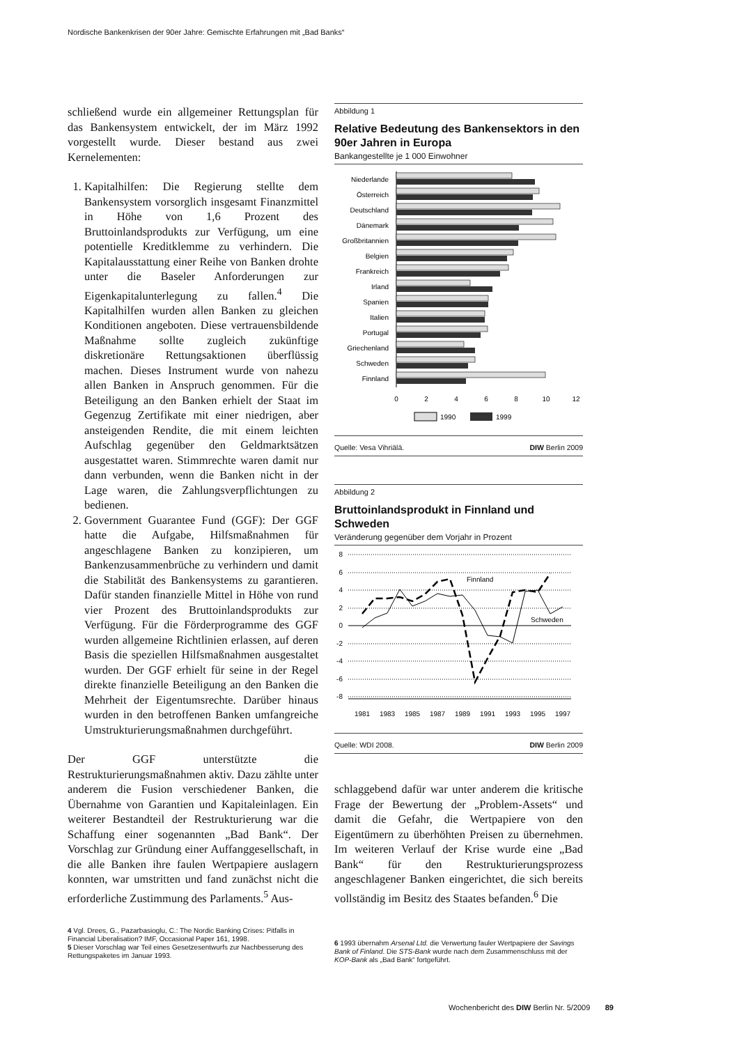Nordische Bankenkrisen der 90er Jahre: Gemischte Erfahrungen mit „Bad Banks“
schließend wurde ein allgemeiner Rettungsplan für das Bankensystem entwickelt, der im März 1992 vorgestellt wurde. Dieser bestand aus zwei Kernelementen:
1. Kapitalhilfen: Die Regierung stellte dem Bankensystem vorsorglich insgesamt Finanzmittel in Höhe von 1,6 Prozent des Bruttoinlandsprodukts zur Verfügung, um eine potentielle Kreditklemme zu verhindern. Die Kapitalausstattung einer Reihe von Banken drohte unter die Baseler Anforderungen zur Eigenkapitalunterlegung zu fallen.<sup>4</sup> Die Kapitalhilfen wurden allen Banken zu gleichen Konditionen angeboten. Diese vertrauensbildende Maßnahme sollte zugleich zukünftige diskretionäre Rettungsaktionen überflüssig machen. Dieses Instrument wurde von nahezu allen Banken in Anspruch genommen. Für die Beteiligung an den Banken erhielt der Staat im Gegenzug Zertifikate mit einer niedrigen, aber ansteigenden Rendite, die mit einem leichten Aufschlag gegenüber den Geldmarktsätzen ausgestattet waren. Stimmrechte waren damit nur dann verbunden, wenn die Banken nicht in der Lage waren, die Zahlungsverpflichtungen zu bedienen.
2. Government Guarantee Fund (GGF): Der GGF hatte die Aufgabe, Hilfsmaßnahmen für angeschlagene Banken zu konzipieren, um Bankenzusammenbrüche zu verhindern und damit die Stabilität des Bankensystems zu garantieren. Dafür standen finanzielle Mittel in Höhe von rund vier Prozent des Bruttoinlandsprodukts zur Verfügung. Für die Förderprogramme des GGF wurden allgemeine Richtlinien erlassen, auf deren Basis die speziellen Hilfsmaßnahmen ausgestaltet wurden. Der GGF erhielt für seine in der Regel direkte finanzielle Beteiligung an den Banken die Mehrheit der Eigentumsrechte. Darüber hinaus wurden in den betroffenen Banken umfangreiche Umstrukturierungsmaßnahmen durchgeführt.
Der GGF unterstützte die Restrukturierungsmaßnahmen aktiv. Dazu zählte unter anderem die Fusion verschiedener Banken, die Übernahme von Garantien und Kapitaleinlagen. Ein weiterer Bestandteil der Restrukturierung war die Schaffung einer sogenannten „Bad Bank“. Der Vorschlag zur Gründung einer Auffanggesellschaft, in die alle Banken ihre faulen Wertpapiere auslagern konnten, war umstritten und fand zunächst nicht die erforderliche Zustimmung des Parlaments.<sup>5</sup> Aus-
4 Vgl. Drees, G., Pazarbasioglu, C.: The Nordic Banking Crises: Pitfalls in Financial Liberalisation? IMF, Occasional Paper 161, 1998.
5 Dieser Vorschlag war Teil eines Gesetzesentwurfs zur Nachbesserung des Rettungspaketes im Januar 1993.
Abbildung 1
Relative Bedeutung des Bankensektors in den 90er Jahren in Europa
Bankangestellte je 1 000 Einwohner
Niederlande
Österreich
Deutschland
Dänemark
Großbritannien
Belgien
Frankreich
Irland
Spanien
Italien
Portugal
Griechenland
Schweden
Finnland
0
2
4
6
8
10
12
1990
1999
Quelle: Vesa Vihriälä. DIW Berlin 2009
Abbildung 2
Bruttoinlandsprodukt in Finnland und Schweden
Veränderung gegenüber dem Vorjahr in Prozent
8
6
4
2
0
-2
-4
-6
-8
Finnland
Schweden
1981
1983
1985
1987
1989
1991
1993
1995
1997
Quelle: WDI 2008. DIW Berlin 2009
schlaggebend dafür war unter anderem die kritische Frage der Bewertung der „Problem-Assets“ und damit die Gefahr, die Wertpapiere von den Eigentümern zu überhöhten Preisen zu übernehmen. Im weiteren Verlauf der Krise wurde eine „Bad Bank“ für den Restrukturierungsprozess angeschlagener Banken eingerichtet, die sich bereits vollständig im Besitz des Staates befanden.<sup>6</sup> Die
6 1993 übernahm Arsenal Ltd. die Verwertung fauler Wertpapiere der Savings Bank of Finland. Die STS-Bank wurde nach dem Zusammenschluss mit der KOP-Bank als „Bad Bank“ fortgeführt.
Wochenbericht des DIW Berlin Nr. 5/2009 89